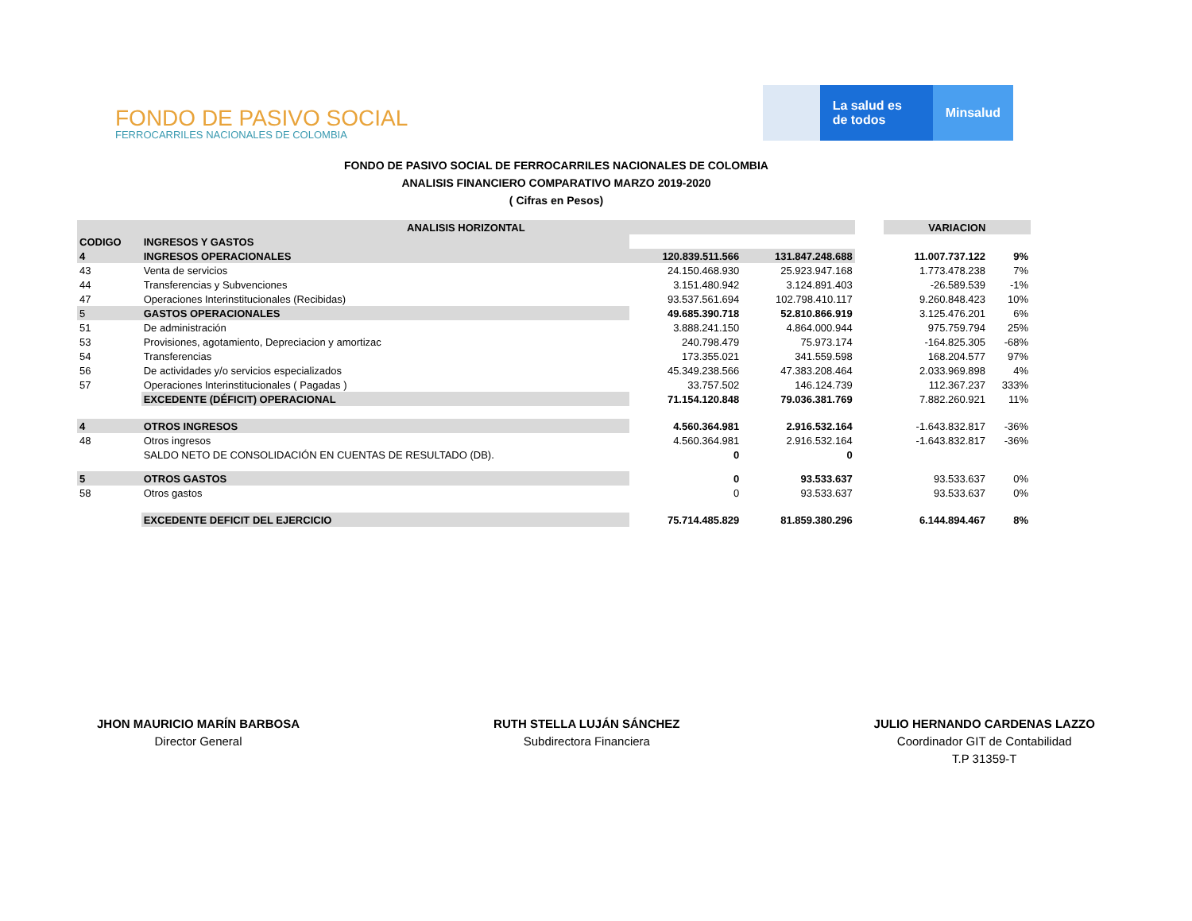FONDO DE PASIVO SOCIAL
FERROCARRILES NACIONALES DE COLOMBIA
La salud es de todos
Minsalud
FONDO DE PASIVO SOCIAL DE FERROCARRILES NACIONALES DE COLOMBIA
ANALISIS FINANCIERO COMPARATIVO MARZO 2019-2020
( Cifras en Pesos)
| ANALISIS HORIZONTAL | | | | | VARIACION | |
| CODIGO | INGRESOS Y GASTOS | | | | | |
| 4 | INGRESOS OPERACIONALES | 120.839.511.566 | 131.847.248.688 | | 11.007.737.122 | 9% |
| 43 | Venta de servicios | 24.150.468.930 | 25.923.947.168 | | 1.773.478.238 | 7% |
| 44 | Transferencias y Subvenciones | 3.151.480.942 | 3.124.891.403 | | -26.589.539 | -1% |
| 47 | Operaciones Interinstitucionales (Recibidas) | 93.537.561.694 | 102.798.410.117 | | 9.260.848.423 | 10% |
| 5 | GASTOS OPERACIONALES | 49.685.390.718 | 52.810.866.919 | | 3.125.476.201 | 6% |
| 51 | De administración | 3.888.241.150 | 4.864.000.944 | | 975.759.794 | 25% |
| 53 | Provisiones, agotamiento, Depreciacion y amortizac | 240.798.479 | 75.973.174 | | -164.825.305 | -68% |
| 54 | Transferencias | 173.355.021 | 341.559.598 | | 168.204.577 | 97% |
| 56 | De actividades y/o servicios especializados | 45.349.238.566 | 47.383.208.464 | | 2.033.969.898 | 4% |
| 57 | Operaciones Interinstitucionales ( Pagadas ) | 33.757.502 | 146.124.739 | | 112.367.237 | 333% |
| | EXCEDENTE (DÉFICIT) OPERACIONAL | 71.154.120.848 | 79.036.381.769 | | 7.882.260.921 | 11% |
| 4 | OTROS INGRESOS | 4.560.364.981 | 2.916.532.164 | | -1.643.832.817 | -36% |
| 48 | Otros ingresos | 4.560.364.981 | 2.916.532.164 | | -1.643.832.817 | -36% |
| | SALDO NETO DE CONSOLIDACIÓN EN CUENTAS DE RESULTADO (DB). | 0 | 0 | | | |
| 5 | OTROS GASTOS | 0 | 93.533.637 | | 93.533.637 | 0% |
| 58 | Otros gastos | 0 | 93.533.637 | | 93.533.637 | 0% |
| | EXCEDENTE DEFICIT DEL EJERCICIO | 75.714.485.829 | 81.859.380.296 | | 6.144.894.467 | 8% |
JHON MAURICIO MARÍN BARBOSA
Director General
RUTH STELLA LUJÁN SÁNCHEZ
Subdirectora Financiera
JULIO HERNANDO CARDENAS LAZZO
Coordinador GIT de Contabilidad
T.P 31359-T